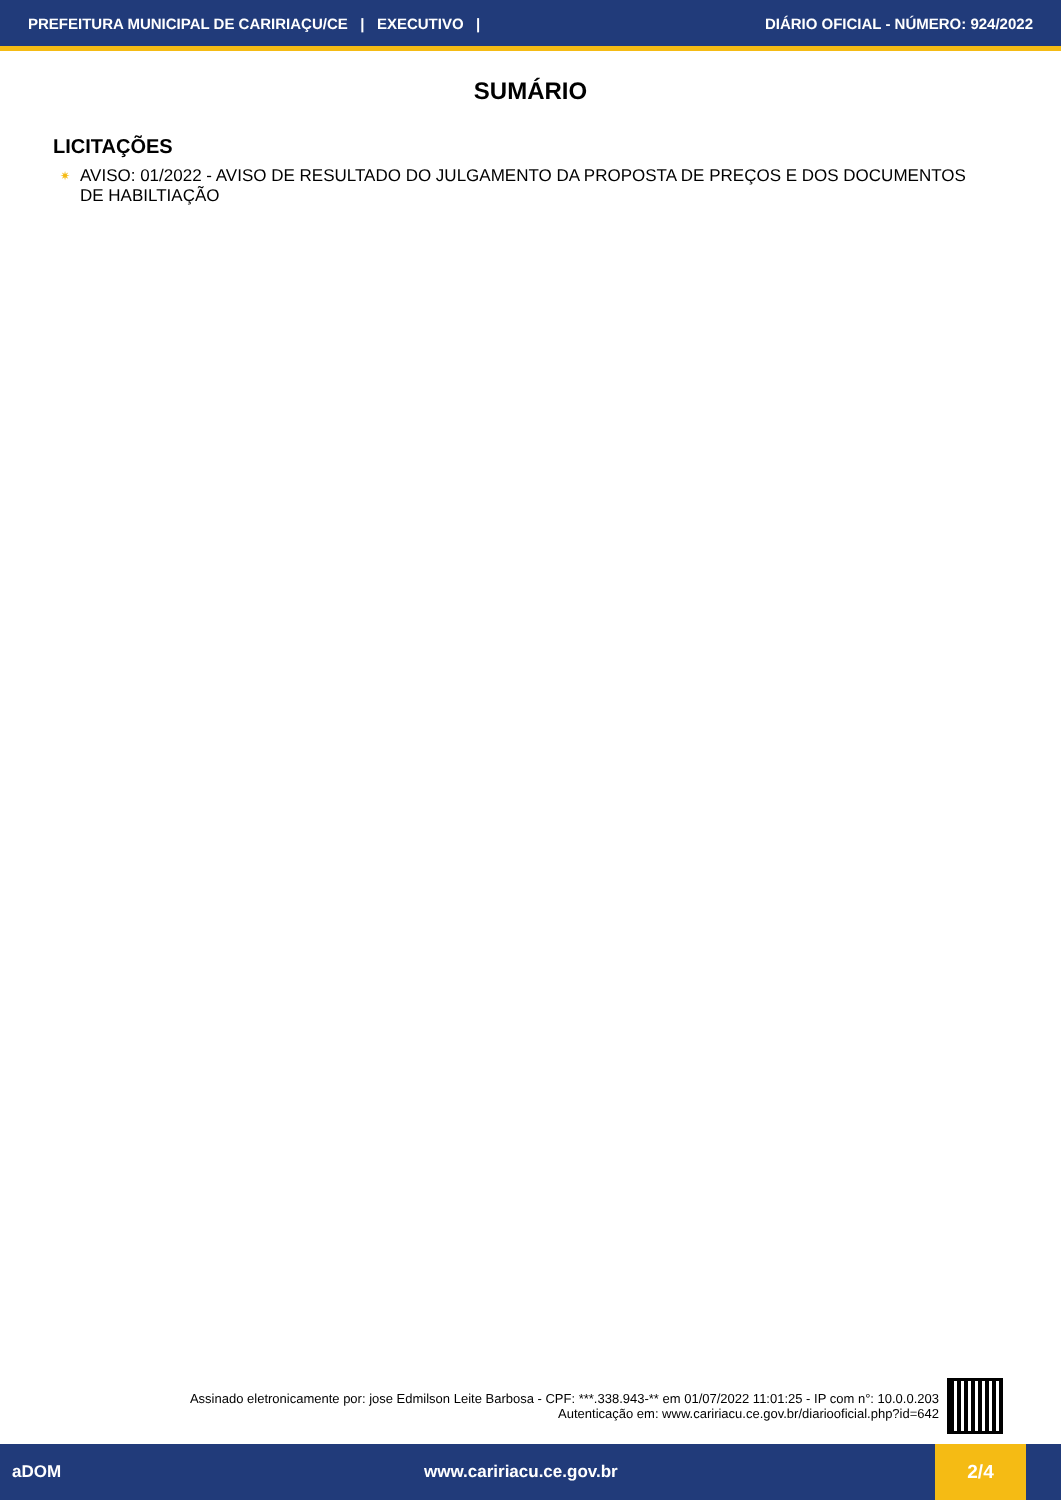PREFEITURA MUNICIPAL DE CARIRIAÇU/CE | EXECUTIVO | DIÁRIO OFICIAL - NÚMERO: 924/2022
SUMÁRIO
LICITAÇÕES
✷ AVISO: 01/2022 - AVISO DE RESULTADO DO JULGAMENTO DA PROPOSTA DE PREÇOS E DOS DOCUMENTOS DE HABILTIAÇÃO
Assinado eletronicamente por: jose Edmilson Leite Barbosa - CPF: ***.338.943-** em 01/07/2022 11:01:25 - IP com n°: 10.0.0.203
Autenticação em: www.caririacu.ce.gov.br/diariooficial.php?id=642
aDOM www.caririacu.ce.gov.br 2/4